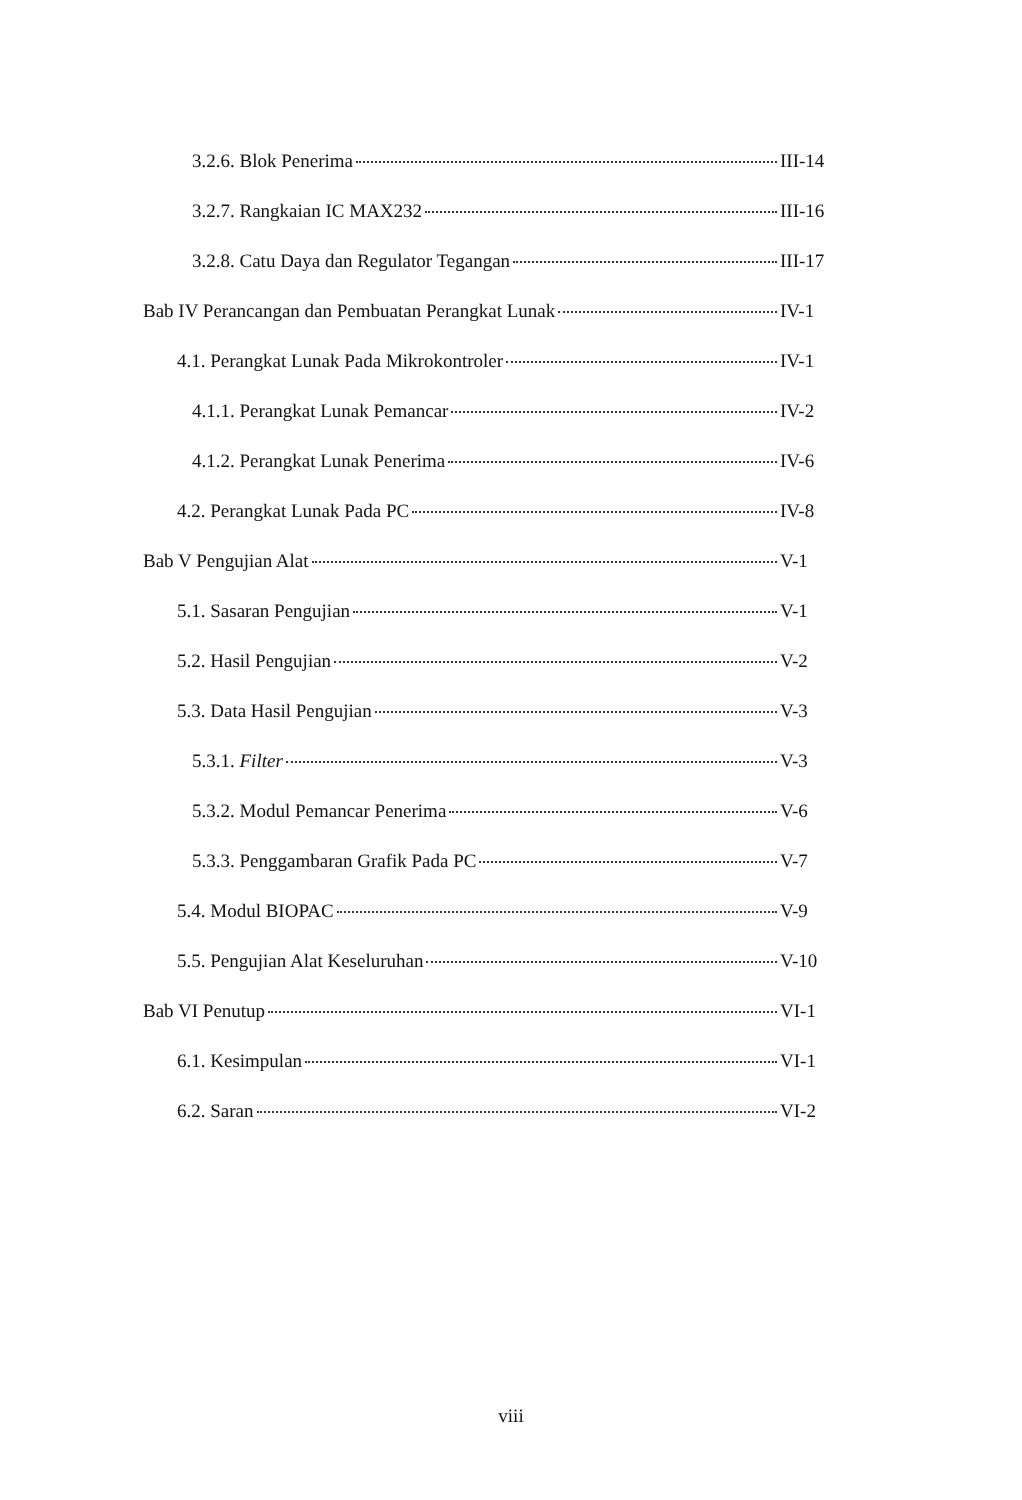3.2.6. Blok Penerima III-14
3.2.7. Rangkaian IC MAX232 III-16
3.2.8. Catu Daya dan Regulator Tegangan III-17
Bab IV Perancangan dan Pembuatan Perangkat Lunak IV-1
4.1. Perangkat Lunak Pada Mikrokontroler IV-1
4.1.1. Perangkat Lunak Pemancar IV-2
4.1.2. Perangkat Lunak Penerima IV-6
4.2. Perangkat Lunak Pada PC IV-8
Bab V Pengujian Alat V-1
5.1. Sasaran Pengujian V-1
5.2. Hasil Pengujian V-2
5.3. Data Hasil Pengujian V-3
5.3.1. Filter V-3
5.3.2. Modul Pemancar Penerima V-6
5.3.3. Penggambaran Grafik Pada PC V-7
5.4. Modul BIOPAC V-9
5.5. Pengujian Alat Keseluruhan V-10
Bab VI Penutup VI-1
6.1. Kesimpulan VI-1
6.2. Saran VI-2
viii